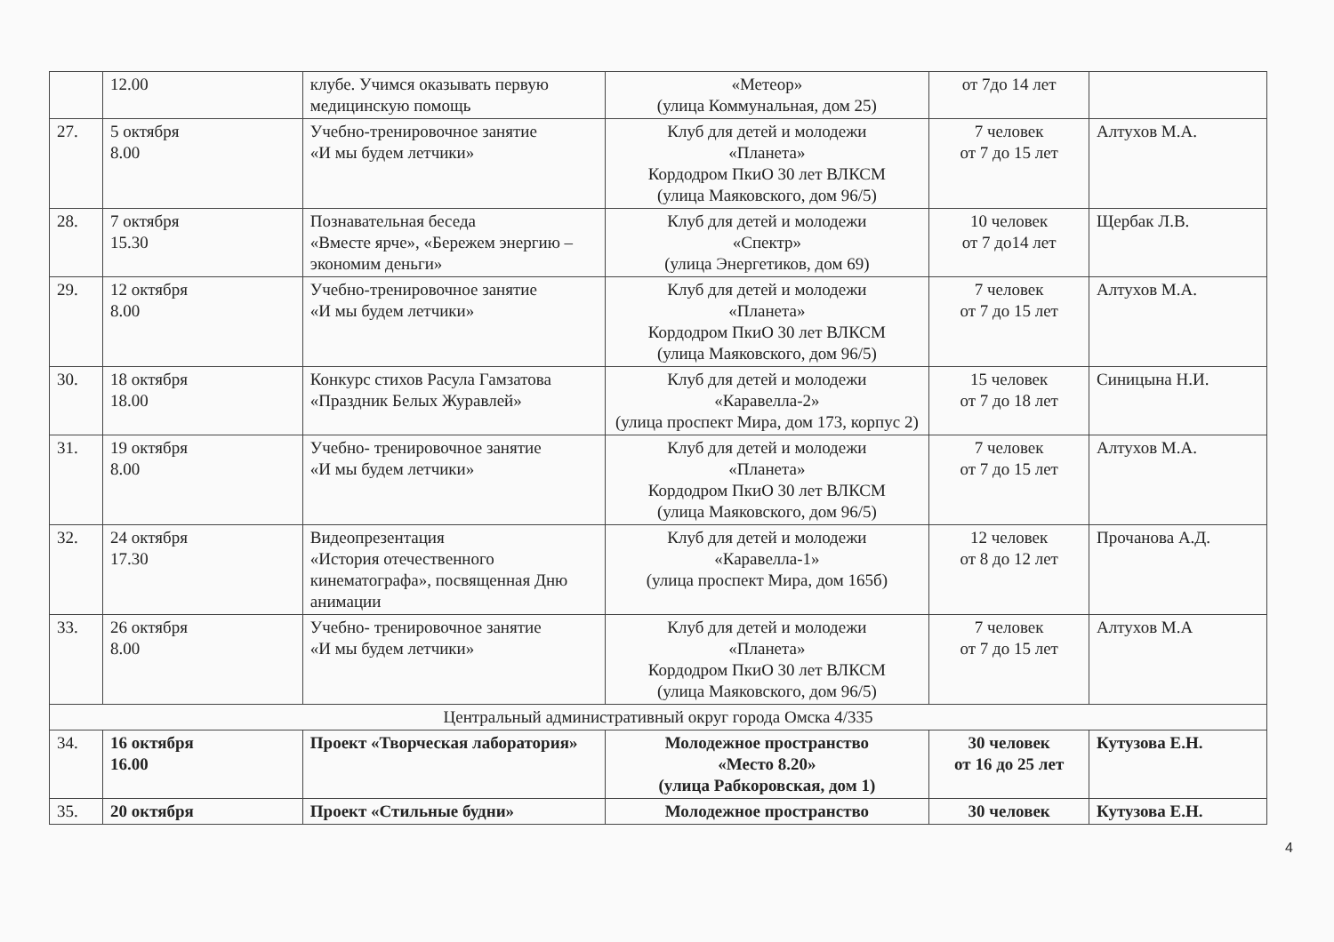| | 12.00 | клубе. Учимся оказывать первую медицинскую помощь | «Метеор» (улица Коммунальная, дом 25) | от 7до 14 лет | |
| 27. | 5 октября 8.00 | Учебно-тренировочное занятие «И мы будем летчики» | Клуб для детей и молодежи «Планета» Кордодром ПкиО 30 лет ВЛКСМ (улица Маяковского, дом 96/5) | 7 человек от 7 до 15 лет | Алтухов М.А. |
| 28. | 7 октября 15.30 | Познавательная беседа «Вместе ярче», «Бережем энергию –экономим деньги» | Клуб для детей и молодежи «Спектр» (улица Энергетиков, дом 69) | 10 человек от 7 до14 лет | Щербак Л.В. |
| 29. | 12 октября 8.00 | Учебно-тренировочное занятие «И мы будем летчики» | Клуб для детей и молодежи «Планета» Кордодром ПкиО 30 лет ВЛКСМ (улица Маяковского, дом 96/5) | 7 человек от 7 до 15 лет | Алтухов М.А. |
| 30. | 18 октября 18.00 | Конкурс стихов Расула Гамзатова «Праздник Белых Журавлей» | Клуб для детей и молодежи «Каравелла-2» (улица проспект Мира, дом 173, корпус 2) | 15 человек от 7 до 18 лет | Синицына Н.И. |
| 31. | 19 октября 8.00 | Учебно- тренировочное занятие «И мы будем летчики» | Клуб для детей и молодежи «Планета» Кордодром ПкиО 30 лет ВЛКСМ (улица Маяковского, дом 96/5) | 7 человек от 7 до 15 лет | Алтухов М.А. |
| 32. | 24 октября 17.30 | Видеопрезентация «История отечественного кинематографа», посвященная Дню анимации | Клуб для детей и молодежи «Каравелла-1» (улица проспект Мира, дом 165б) | 12 человек от 8 до 12 лет | Прочанова А.Д. |
| 33. | 26 октября 8.00 | Учебно- тренировочное занятие «И мы будем летчики» | Клуб для детей и молодежи «Планета» Кордодром ПкиО 30 лет ВЛКСМ (улица Маяковского, дом 96/5) | 7 человек от 7 до 15 лет | Алтухов М.А |
| Центральный административный округ города Омска 4/335 | | | | | |
| 34. | 16 октября 16.00 | Проект «Творческая лаборатория» | Молодежное пространство «Место 8.20» (улица Рабкоровская, дом 1) | 30 человек от 16 до 25 лет | Кутузова Е.Н. |
| 35. | 20 октября | Проект «Стильные будни» | Молодежное пространство | 30 человек | Кутузова Е.Н. |
4